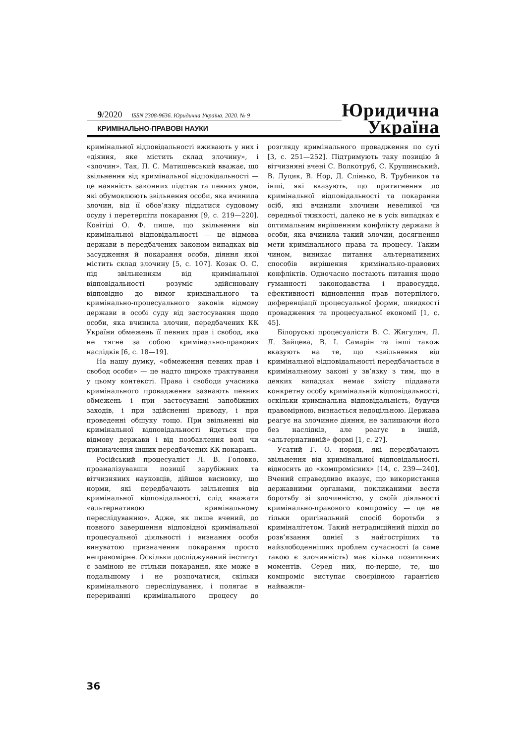9/2020 ISSN 2308-9636. Юридична Україна. 2020. № 9
КРИМІНАЛЬНО-ПРАВОВІ НАУКИ
Юридична
Україна
кримінальної відповідальності вживають у них і «діяння, яке містить склад злочину», і «злочин». Так, П. С. Матишевський вважає, що звільнення від кримінальної відповідальності — це наявність законних підстав та певних умов, які обумовлюють звільнення особи, яка вчинила злочин, від її обов’язку піддатися судовому осуду і перетерпіти покарання [9, с. 219—220]. Ковітіді О. Ф. пише, що звільнення від кримінальної відповідальності — це відмова держави в передбачених законом випадках від засудження й покарання особи, діяння якої містить склад злочину [5, с. 107]. Козак О. С. під звільненням від кримінальної відповідальності розуміє здійснювану відповідно до вимог кримінального та кримінально-процесуального законів відмову держави в особі суду від застосування щодо особи, яка вчинила злочин, передбачених КК України обмежень її певних прав і свобод, яка не тягне за собою кримінально-правових наслідків [6, с. 18—19].
На нашу думку, «обмеження певних прав і свобод особи» — це надто широке трактування у цьому контексті. Права і свободи учасника кримінального провадження зазнають певних обмежень і при застосуванні запобіжних заходів, і при здійсненні приводу, і при проведенні обшуку тощо. При звільненні від кримінальної відповідальності йдеться про відмову держави і від позбавлення волі чи призначення інших передбачених КК покарань.
Російський процесуаліст Л. В. Головко, проаналізувавши позиції зарубіжних та вітчизняних науковців, дійшов висновку, що норми, які передбачають звільнення від кримінальної відповідальності, слід вважати «альтернативою кримінальному переслідуванню». Адже, як пише вчений, до повного завершення відповідної кримінальної процесуальної діяльності і визнання особи винуватою призначення покарання просто неправомірне. Оскільки досліджуваний інститут є заміною не стільки покарання, яке може в подальшому і не розпочатися, скільки кримінального переслідування, і полягає в перериванні кримінального процесу до розгляду кримінального провадження по суті [3, с. 251—252]. Підтримують таку позицію й вітчизняні вчені С. Волкотруб, С. Крушинський, В. Луцик, В. Нор, Д. Слінько, В. Трубников та інші, які вказують, що притягнення до кримінальної відповідальності та покарання осіб, які вчинили злочини невеликої чи середньої тяжкості, далеко не в усіх випадках є оптимальним вирішенням конфлікту держави й особи, яка вчинила такий злочин, досягнення мети кримінального права та процесу. Таким чином, виникає питання альтернативних способів вирішення кримінально-правових конфліктів. Одночасно постають питання щодо гуманності законодавства і правосуддя, ефективності відновлення прав потерпілого, диференціації процесуальної форми, швидкості провадження та процесуальної економії [1, с. 45].
Білоруські процесуалісти В. С. Жигулич, Л. Л. Зайцева, В. І. Самарін та інші також вказують на те, що «звільнення від кримінальної відповідальності передбачається в кримінальному законі у зв’язку з тим, що в деяких випадках немає змісту піддавати конкретну особу кримінальній відповідальності, оскільки кримінальна відповідальність, будучи правомірною, визнається недоцільною. Держава реагує на злочинне діяння, не залишаючи його без наслідків, але реагує в іншій, «альтернативній» формі [1, с. 27].
Усатий Г. О. норми, які передбачають звільнення від кримінальної відповідальності, відносить до «компромісних» [14, с. 239—240]. Вчений справедливо вказує, що використання державними органами, покликаними вести боротьбу зі злочинністю, у своїй діяльності кримінально-правового компромісу — це не тільки оригінальний спосіб боротьби з криміналітетом. Такий нетрадиційний підхід до розв’язання однієї з найгостріших та найзлободенніших проблем сучасності (а саме такою є злочинність) має кілька позитивних моментів. Серед них, по-перше, те, що компроміс виступає своєрідною гарантією найважли-
36